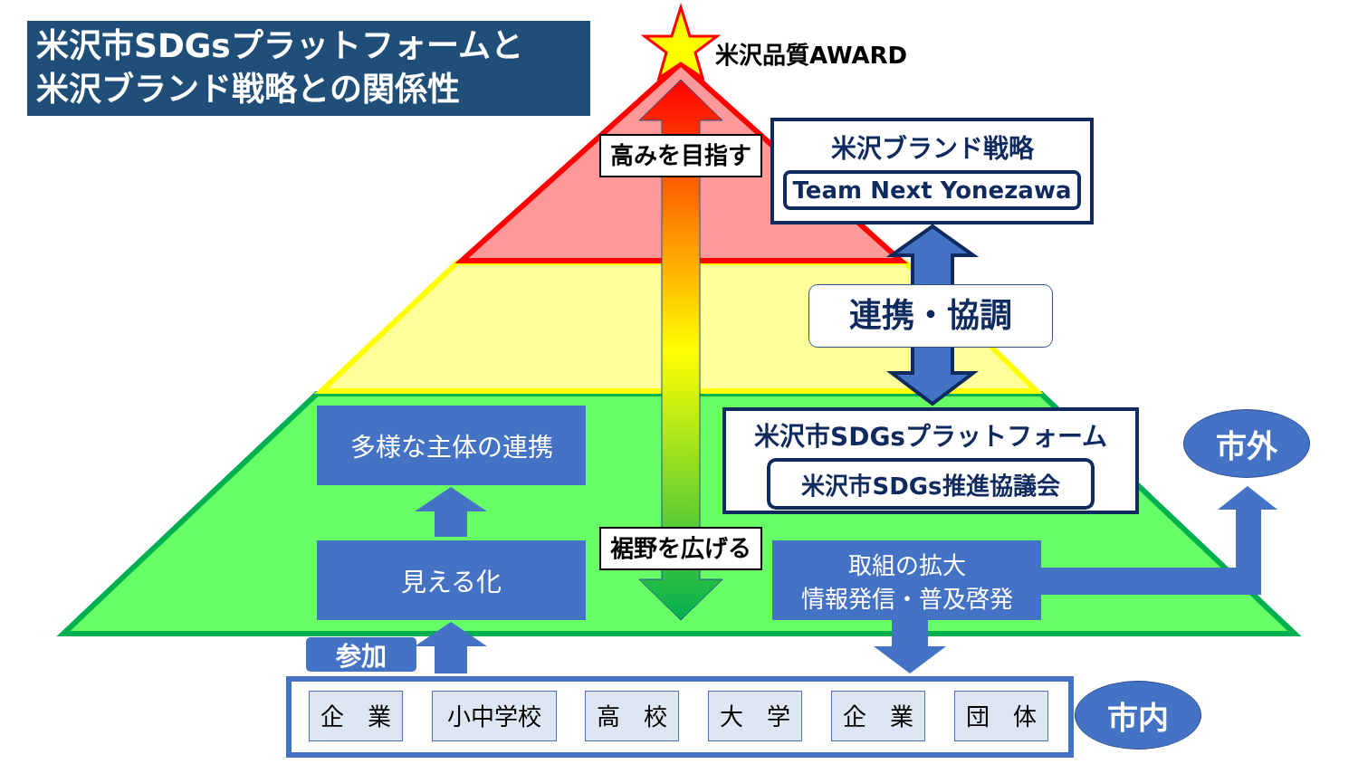米沢市SDGsプラットフォームと
米沢ブランド戦略との関係性
米沢品質AWARD
高みを目指す
裾野を広げる
米沢ブランド戦略
Team Next Yonezawa
連携・協調
米沢市SDGsプラットフォーム
米沢市SDGs推進協議会
多様な主体の連携
見える化
取組の拡大
情報発信・普及啓発
参加
市外
市内
企　業 小中学校 高　校 大　学 企　業 団　体